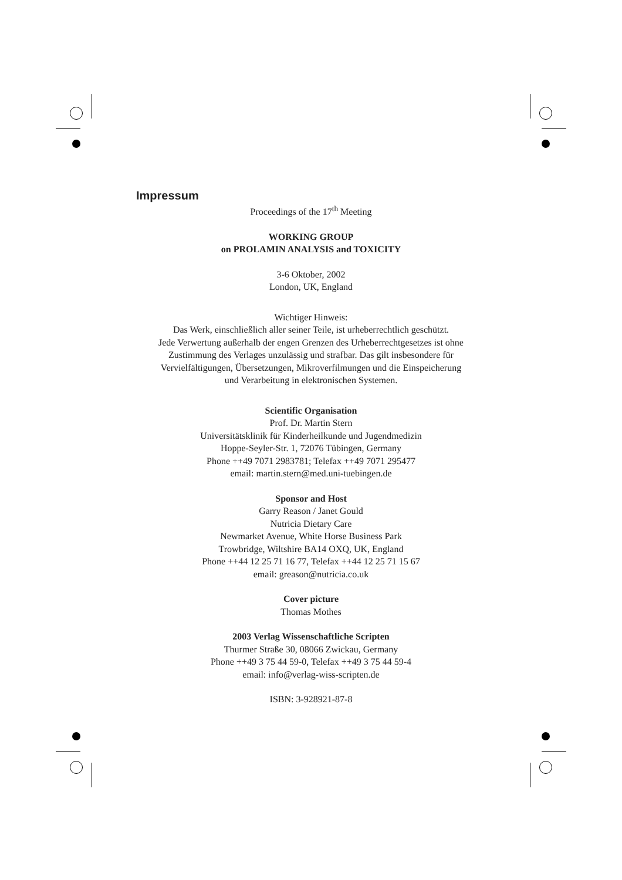Impressum
Proceedings of the 17<sup>th</sup> Meeting
WORKING GROUP
on PROLAMIN ANALYSIS and TOXICITY
3-6 Oktober, 2002
London, UK, England
Wichtiger Hinweis:
Das Werk, einschließlich aller seiner Teile, ist urheberrechtlich geschützt.
Jede Verwertung außerhalb der engen Grenzen des Urheberrechtgesetzes ist ohne
Zustimmung des Verlages unzulässig und strafbar. Das gilt insbesondere für
Vervielfältigungen, Übersetzungen, Mikroverfilmungen und die Einspeicherung
und Verarbeitung in elektronischen Systemen.
Scientific Organisation
Prof. Dr. Martin Stern
Universitätsklinik für Kinderheilkunde und Jugendmedizin
Hoppe-Seyler-Str. 1, 72076 Tübingen, Germany
Phone ++49 7071 2983781; Telefax ++49 7071 295477
email: martin.stern@med.uni-tuebingen.de
Sponsor and Host
Garry Reason / Janet Gould
Nutricia Dietary Care
Newmarket Avenue, White Horse Business Park
Trowbridge, Wiltshire BA14 OXQ, UK, England
Phone ++44 12 25 71 16 77, Telefax ++44 12 25 71 15 67
email: greason@nutricia.co.uk
Cover picture
Thomas Mothes
2003 Verlag Wissenschaftliche Scripten
Thurmer Straße 30, 08066 Zwickau, Germany
Phone ++49 3 75 44 59-0, Telefax ++49 3 75 44 59-4
email: info@verlag-wiss-scripten.de
ISBN: 3-928921-87-8